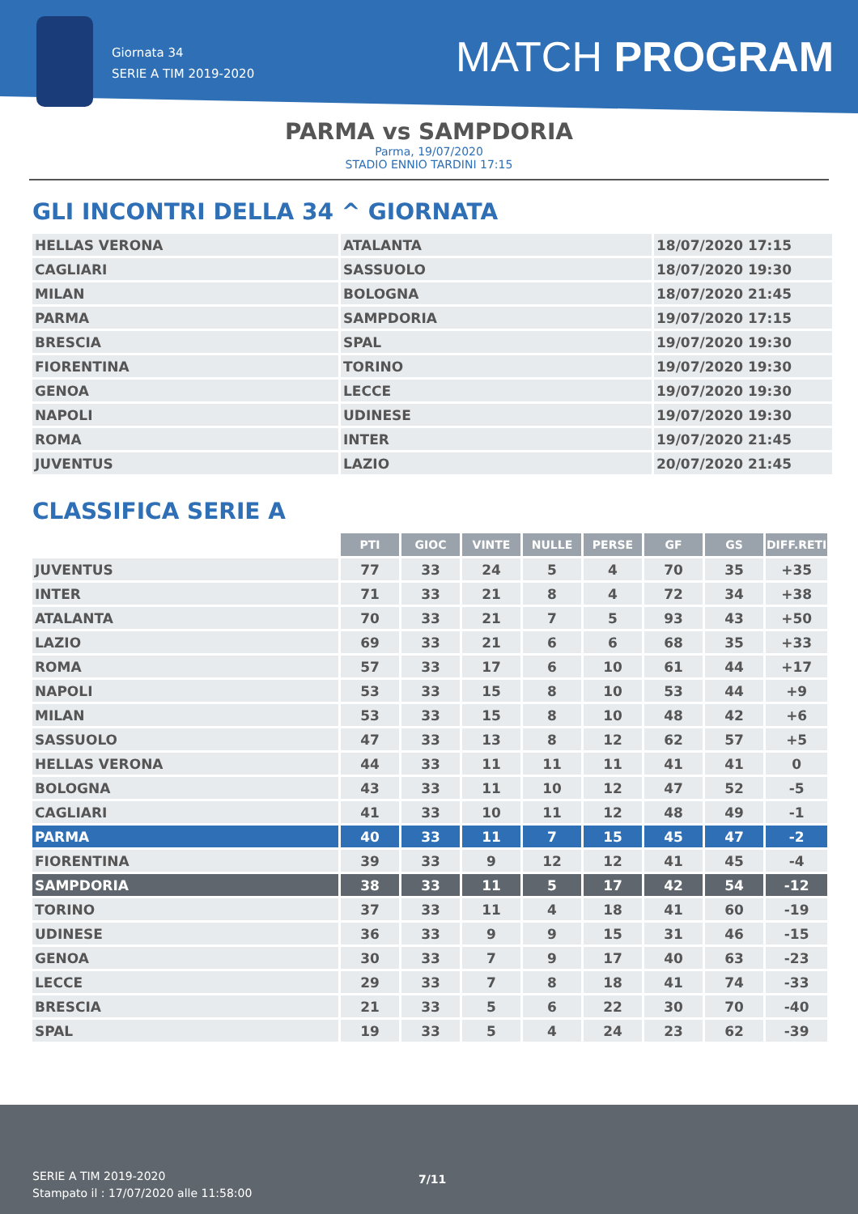Giornata 34
SERIE A TIM 2019-2020
MATCH PROGRAM
PARMA vs SAMPDORIA
Parma, 19/07/2020
STADIO ENNIO TARDINI 17:15
GLI INCONTRI DELLA 34 ^ GIORNATA
| HELLAS VERONA | ATALANTA | 18/07/2020 17:15 |
| CAGLIARI | SASSUOLO | 18/07/2020 19:30 |
| MILAN | BOLOGNA | 18/07/2020 21:45 |
| PARMA | SAMPDORIA | 19/07/2020 17:15 |
| BRESCIA | SPAL | 19/07/2020 19:30 |
| FIORENTINA | TORINO | 19/07/2020 19:30 |
| GENOA | LECCE | 19/07/2020 19:30 |
| NAPOLI | UDINESE | 19/07/2020 19:30 |
| ROMA | INTER | 19/07/2020 21:45 |
| JUVENTUS | LAZIO | 20/07/2020 21:45 |
CLASSIFICA SERIE A
| | PTI | GIOC | VINTE | NULLE | PERSE | GF | GS | DIFF.RETI |
| JUVENTUS | 77 | 33 | 24 | 5 | 4 | 70 | 35 | +35 |
| INTER | 71 | 33 | 21 | 8 | 4 | 72 | 34 | +38 |
| ATALANTA | 70 | 33 | 21 | 7 | 5 | 93 | 43 | +50 |
| LAZIO | 69 | 33 | 21 | 6 | 6 | 68 | 35 | +33 |
| ROMA | 57 | 33 | 17 | 6 | 10 | 61 | 44 | +17 |
| NAPOLI | 53 | 33 | 15 | 8 | 10 | 53 | 44 | +9 |
| MILAN | 53 | 33 | 15 | 8 | 10 | 48 | 42 | +6 |
| SASSUOLO | 47 | 33 | 13 | 8 | 12 | 62 | 57 | +5 |
| HELLAS VERONA | 44 | 33 | 11 | 11 | 11 | 41 | 41 | 0 |
| BOLOGNA | 43 | 33 | 11 | 10 | 12 | 47 | 52 | -5 |
| CAGLIARI | 41 | 33 | 10 | 11 | 12 | 48 | 49 | -1 |
| PARMA | 40 | 33 | 11 | 7 | 15 | 45 | 47 | -2 |
| FIORENTINA | 39 | 33 | 9 | 12 | 12 | 41 | 45 | -4 |
| SAMPDORIA | 38 | 33 | 11 | 5 | 17 | 42 | 54 | -12 |
| TORINO | 37 | 33 | 11 | 4 | 18 | 41 | 60 | -19 |
| UDINESE | 36 | 33 | 9 | 9 | 15 | 31 | 46 | -15 |
| GENOA | 30 | 33 | 7 | 9 | 17 | 40 | 63 | -23 |
| LECCE | 29 | 33 | 7 | 8 | 18 | 41 | 74 | -33 |
| BRESCIA | 21 | 33 | 5 | 6 | 22 | 30 | 70 | -40 |
| SPAL | 19 | 33 | 5 | 4 | 24 | 23 | 62 | -39 |
SERIE A TIM 2019-2020
Stampato il : 17/07/2020 alle 11:58:00
7/11